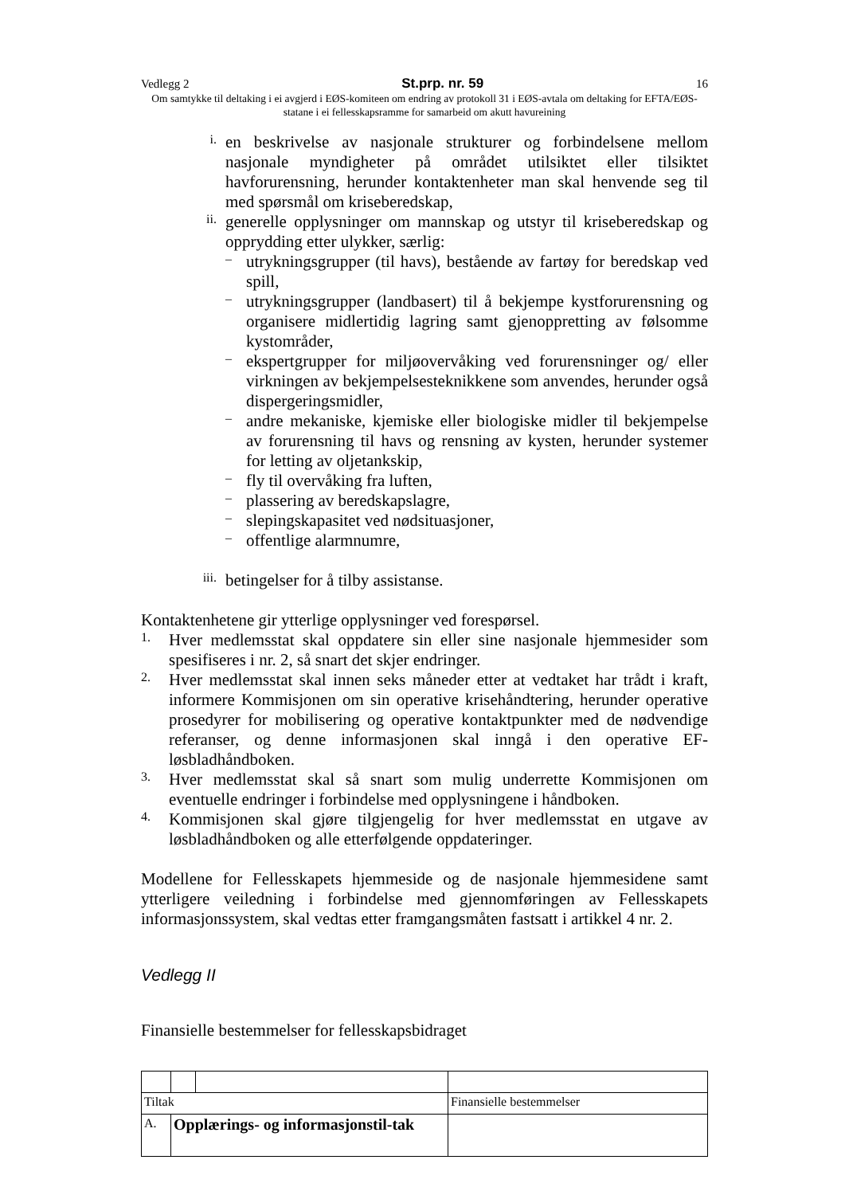Vedlegg 2 St.prp. nr. 59 16
Om samtykke til deltaking i ei avgjerd i EØS-komiteen om endring av protokoll 31 i EØS-avtala om deltaking for EFTA/EØS-statane i ei fellesskapsramme for samarbeid om akutt havureining
i.
en beskrivelse av nasjonale strukturer og forbindelsene mellom nasjonale myndigheter på området utilsiktet eller tilsiktet havforurensning, herunder kontaktenheter man skal henvende seg til med spørsmål om kriseberedskap,
ii.
generelle opplysninger om mannskap og utstyr til kriseberedskap og opprydding etter ulykker, særlig:
–
utrykningsgrupper (til havs), bestående av fartøy for beredskap ved spill,
–
utrykningsgrupper (landbasert) til å bekjempe kystforurensning og organisere midlertidig lagring samt gjenoppretting av følsomme kystområder,
–
ekspertgrupper for miljøovervåking ved forurensninger og/ eller virkningen av bekjempelsesteknikkene som anvendes, herunder også dispergeringsmidler,
–
andre mekaniske, kjemiske eller biologiske midler til bekjempelse av forurensning til havs og rensning av kysten, herunder systemer for letting av oljetankskip,
–
fly til overvåking fra luften,
–
plassering av beredskapslagre,
–
slepingskapasitet ved nødsituasjoner,
–
offentlige alarmnumre,
iii.
betingelser for å tilby assistanse.
Kontaktenhetene gir ytterlige opplysninger ved forespørsel.
1.
Hver medlemsstat skal oppdatere sin eller sine nasjonale hjemmesider som spesifiseres i nr. 2, så snart det skjer endringer.
2.
Hver medlemsstat skal innen seks måneder etter at vedtaket har trådt i kraft, informere Kommisjonen om sin operative krisehåndtering, herunder operative prosedyrer for mobilisering og operative kontaktpunkter med de nødvendige referanser, og denne informasjonen skal inngå i den operative EF-løsbladhåndboken.
3.
Hver medlemsstat skal så snart som mulig underrette Kommisjonen om eventuelle endringer i forbindelse med opplysningene i håndboken.
4.
Kommisjonen skal gjøre tilgjengelig for hver medlemsstat en utgave av løsbladhåndboken og alle etterfølgende oppdateringer.
Modellene for Fellesskapets hjemmeside og de nasjonale hjemmesidene samt ytterligere veiledning i forbindelse med gjennomføringen av Fellesskapets informasjonssystem, skal vedtas etter framgangsmåten fastsatt i artikkel 4 nr. 2.
Vedlegg II
Finansielle bestemmelser for fellesskapsbidraget
| Tiltak | | | Finansielle bestemmelser |
| A. | Opplærings- og informasjonstil-tak | | |